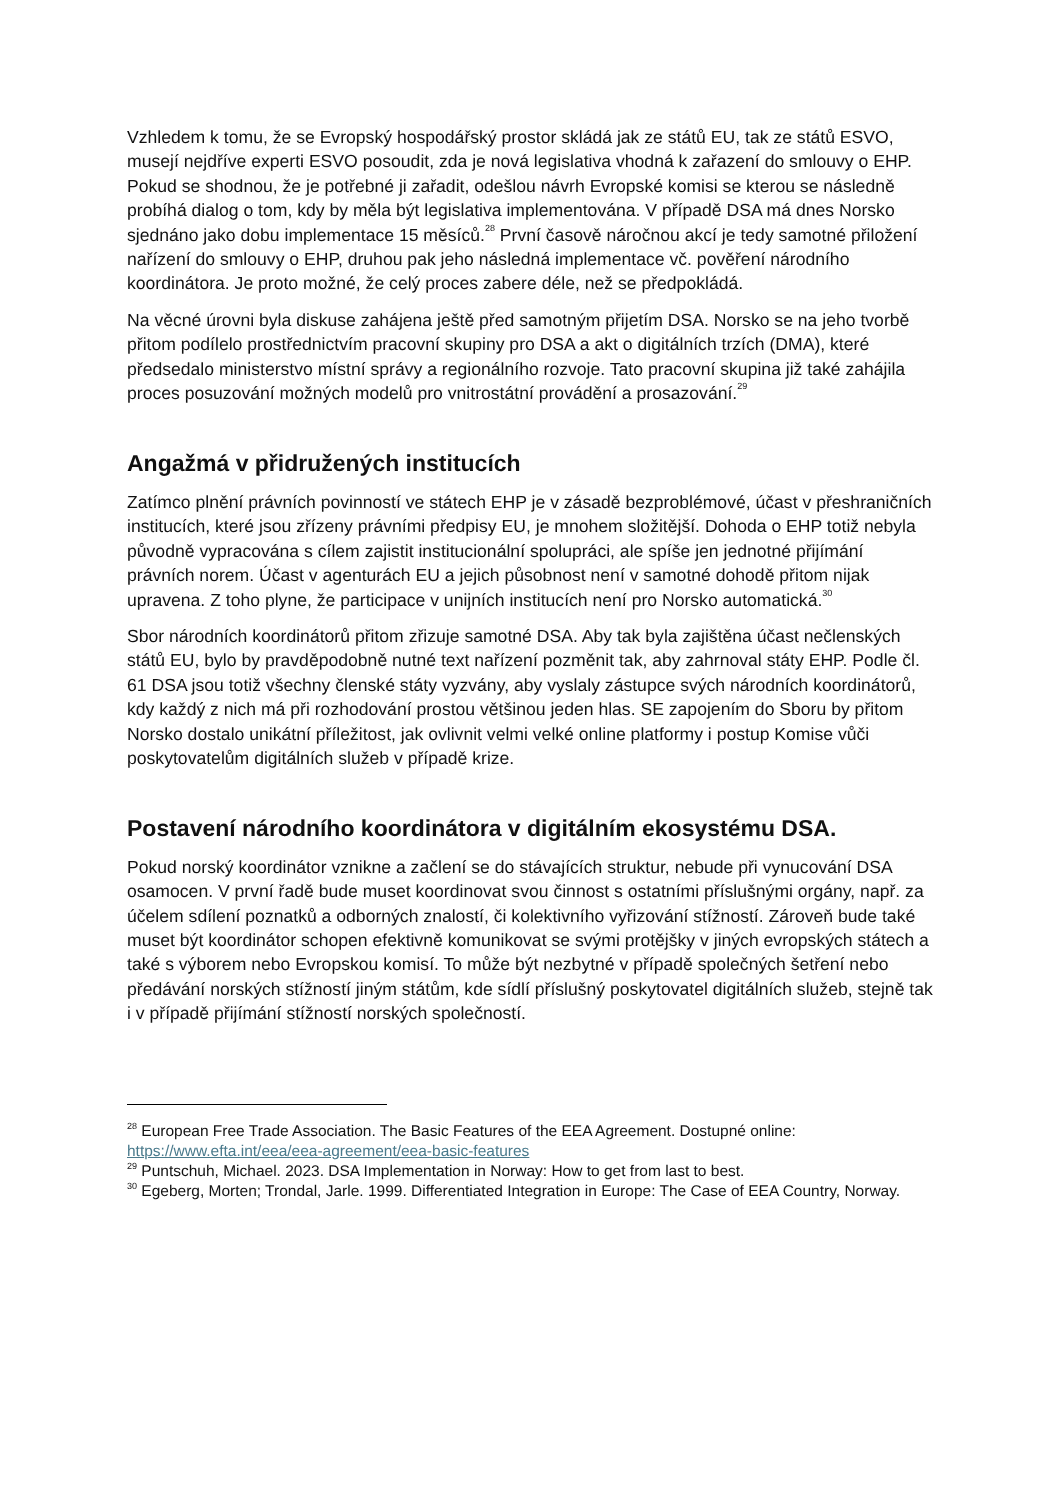Vzhledem k tomu, že se Evropský hospodářský prostor skládá jak ze států EU, tak ze států ESVO, musejí nejdříve experti ESVO posoudit, zda je nová legislativa vhodná k zařazení do smlouvy o EHP. Pokud se shodnou, že je potřebné ji zařadit, odešlou návrh Evropské komisi se kterou se následně probíhá dialog o tom, kdy by měla být legislativa implementována. V případě DSA má dnes Norsko sjednáno jako dobu implementace 15 měsíců.<sup>28</sup> První časově náročnou akcí je tedy samotné přiložení nařízení do smlouvy o EHP, druhou pak jeho následná implementace vč. pověření národního koordinátora. Je proto možné, že celý proces zabere déle, než se předpokládá.
Na věcné úrovni byla diskuse zahájena ještě před samotným přijetím DSA. Norsko se na jeho tvorbě přitom podílelo prostřednictvím pracovní skupiny pro DSA a akt o digitálních trzích (DMA), které předsedalo ministerstvo místní správy a regionálního rozvoje. Tato pracovní skupina již také zahájila proces posuzování možných modelů pro vnitrostátní provádění a prosazování.<sup>29</sup>
Angažmá v přidružených institucích
Zatímco plnění právních povinností ve státech EHP je v zásadě bezproblémové, účast v přeshraničních institucích, které jsou zřízeny právními předpisy EU, je mnohem složitější. Dohoda o EHP totiž nebyla původně vypracována s cílem zajistit institucionální spolupráci, ale spíše jen jednotné přijímání právních norem. Účast v agenturách EU a jejich působnost není v samotné dohodě přitom nijak upravena. Z toho plyne, že participace v unijních institucích není pro Norsko automatická.<sup>30</sup>
Sbor národních koordinátorů přitom zřizuje samotné DSA. Aby tak byla zajištěna účast nečlenských států EU, bylo by pravděpodobně nutné text nařízení pozměnit tak, aby zahrnoval státy EHP. Podle čl. 61 DSA jsou totiž všechny členské státy vyzvány, aby vyslaly zástupce svých národních koordinátorů, kdy každý z nich má při rozhodování prostou většinou jeden hlas. SE zapojením do Sboru by přitom Norsko dostalo unikátní příležitost, jak ovlivnit velmi velké online platformy i postup Komise vůči poskytovatelům digitálních služeb v případě krize.
Postavení národního koordinátora v digitálním ekosystému DSA.
Pokud norský koordinátor vznikne a začlení se do stávajících struktur, nebude při vynucování DSA osamocen. V první řadě bude muset koordinovat svou činnost s ostatními příslušnými orgány, např. za účelem sdílení poznatků a odborných znalostí, či kolektivního vyřizování stížností. Zároveň bude také muset být koordinátor schopen efektivně komunikovat se svými protějšky v jiných evropských státech a také s výborem nebo Evropskou komisí. To může být nezbytné v případě společných šetření nebo předávání norských stížností jiným státům, kde sídlí příslušný poskytovatel digitálních služeb, stejně tak i v případě přijímání stížností norských společností.
<sup>28</sup> European Free Trade Association. The Basic Features of the EEA Agreement. Dostupné online: https://www.efta.int/eea/eea-agreement/eea-basic-features
<sup>29</sup> Puntschuh, Michael. 2023. DSA Implementation in Norway: How to get from last to best.
<sup>30</sup> Egeberg, Morten; Trondal, Jarle. 1999. Differentiated Integration in Europe: The Case of EEA Country, Norway.